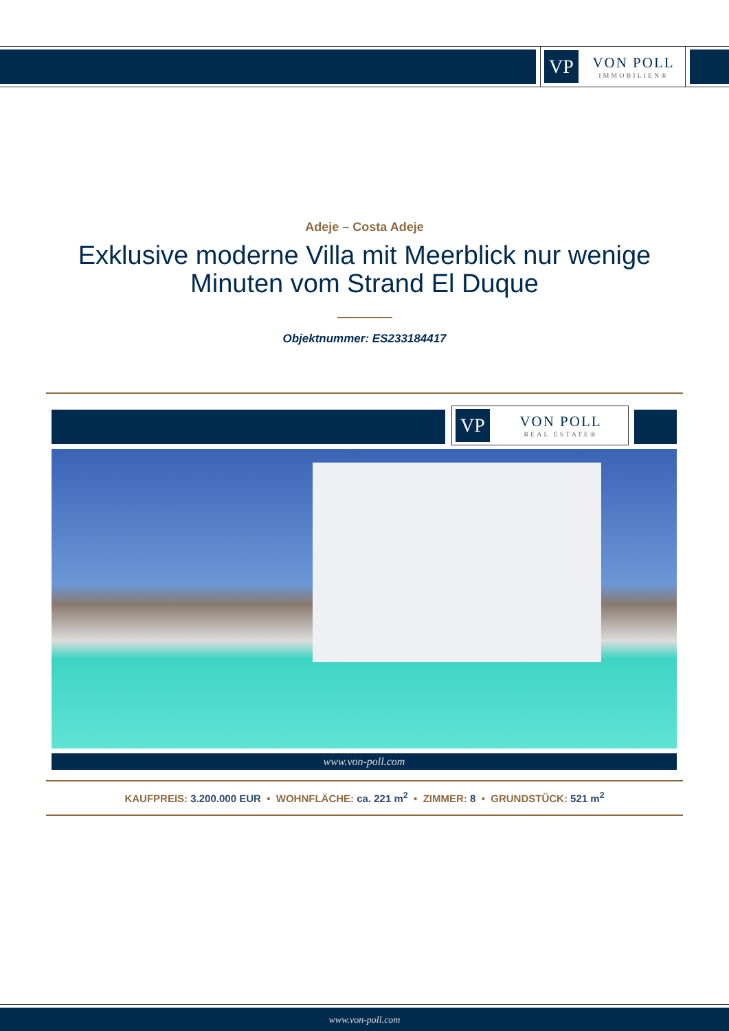VP
VON POLL
IMMOBILIEN®
Adeje – Costa Adeje
Exklusive moderne Villa mit Meerblick nur wenige Minuten vom Strand El Duque
Objektnummer: ES233184417
VP
VON POLL
REAL ESTATE®
www.von-poll.com
KAUFPREIS: 3.200.000 EUR • WOHNFLÄCHE: ca. 221 m<sup>2</sup> • ZIMMER: 8 • GRUNDSTÜCK: 521 m<sup>2</sup>
www.von-poll.com